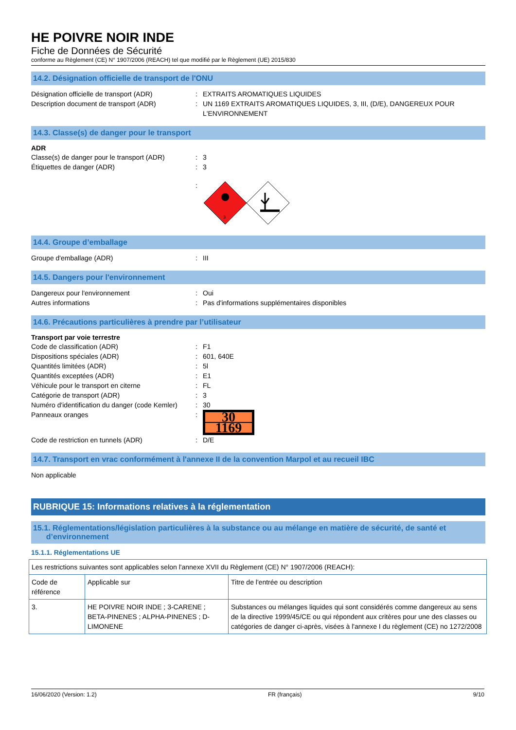HE POIVRE NOIR INDE
Fiche de Données de Sécurité
conforme au Règlement (CE) N° 1907/2006 (REACH) tel que modifié par le Règlement (UE) 2015/830
14.2. Désignation officielle de transport de l'ONU
Désignation officielle de transport (ADR): EXTRAITS AROMATIQUES LIQUIDES
Description document de transport (ADR): UN 1169 EXTRAITS AROMATIQUES LIQUIDES, 3, III, (D/E), DANGEREUX POUR L'ENVIRONNEMENT
14.3. Classe(s) de danger pour le transport
ADR
Classe(s) de danger pour le transport (ADR): 3
Étiquettes de danger (ADR): 3
:
3
14.4. Groupe d’emballage
Groupe d'emballage (ADR): III
14.5. Dangers pour l'environnement
Dangereux pour l'environnement: Oui
Autres informations: Pas d'informations supplémentaires disponibles
14.6. Précautions particulières à prendre par l’utilisateur
Transport par voie terrestre
Code de classification (ADR): F1
Dispositions spéciales (ADR): 601, 640E
Quantités limitées (ADR): 5l
Quantités exceptées (ADR): E1
Véhicule pour le transport en citerne: FL
Catégorie de transport (ADR): 3
Numéro d'identification du danger (code Kemler): 30
Panneaux oranges:
30
1169
Code de restriction en tunnels (ADR): D/E
14.7. Transport en vrac conformément à l'annexe II de la convention Marpol et au recueil IBC
Non applicable
RUBRIQUE 15: Informations relatives à la réglementation
15.1. Réglementations/législation particulières à la substance ou au mélange en matière de sécurité, de santé et
d’environnement
15.1.1. Réglementations UE
| Les restrictions suivantes sont applicables selon l'annexe XVII du Règlement (CE) N° 1907/2006 (REACH): | | |
| Code de référence | Applicable sur | Titre de l'entrée ou description |
| 3. | HE POIVRE NOIR INDE ; 3-CARENE ; BETA-PINENES ; ALPHA-PINENES ; D-LIMONENE | Substances ou mélanges liquides qui sont considérés comme dangereux au sens de la directive 1999/45/CE ou qui répondent aux critères pour une des classes ou catégories de danger ci-après, visées à l'annexe I du règlement (CE) no 1272/2008 |
16/06/2020 (Version: 1.2) FR (français) 9/10